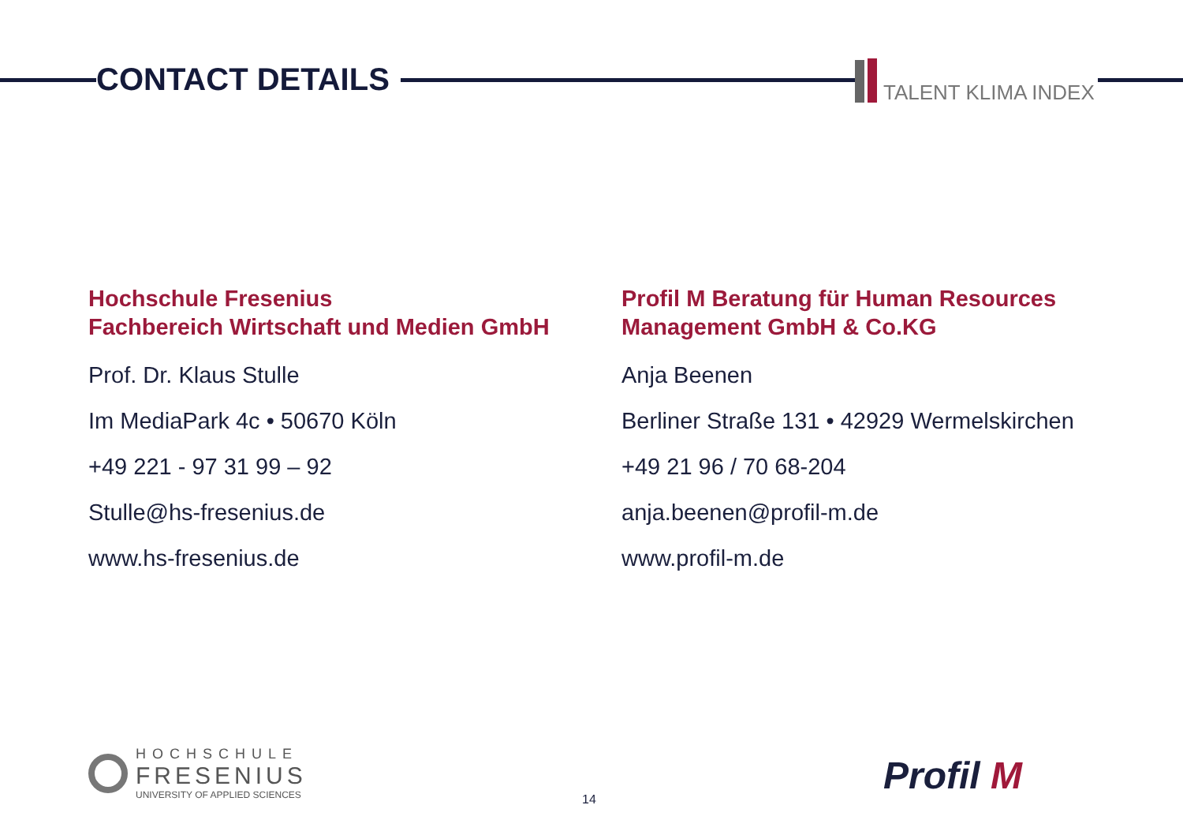CONTACT DETAILS TALENT KLIMA INDEX
Hochschule Fresenius
Fachbereich Wirtschaft und Medien GmbH
Prof. Dr. Klaus Stulle
Im MediaPark 4c • 50670 Köln
+49 221 - 97 31 99 – 92
Stulle@hs-fresenius.de
www.hs-fresenius.de
Profil M Beratung für Human Resources
Management GmbH & Co.KG
Anja Beenen
Berliner Straße 131 • 42929 Wermelskirchen
+49 21 96 / 70 68-204
anja.beenen@profil-m.de
www.profil-m.de
HOCHSCHULE
FRESENIUS
UNIVERSITY OF APPLIED SCIENCES
14
Profil M